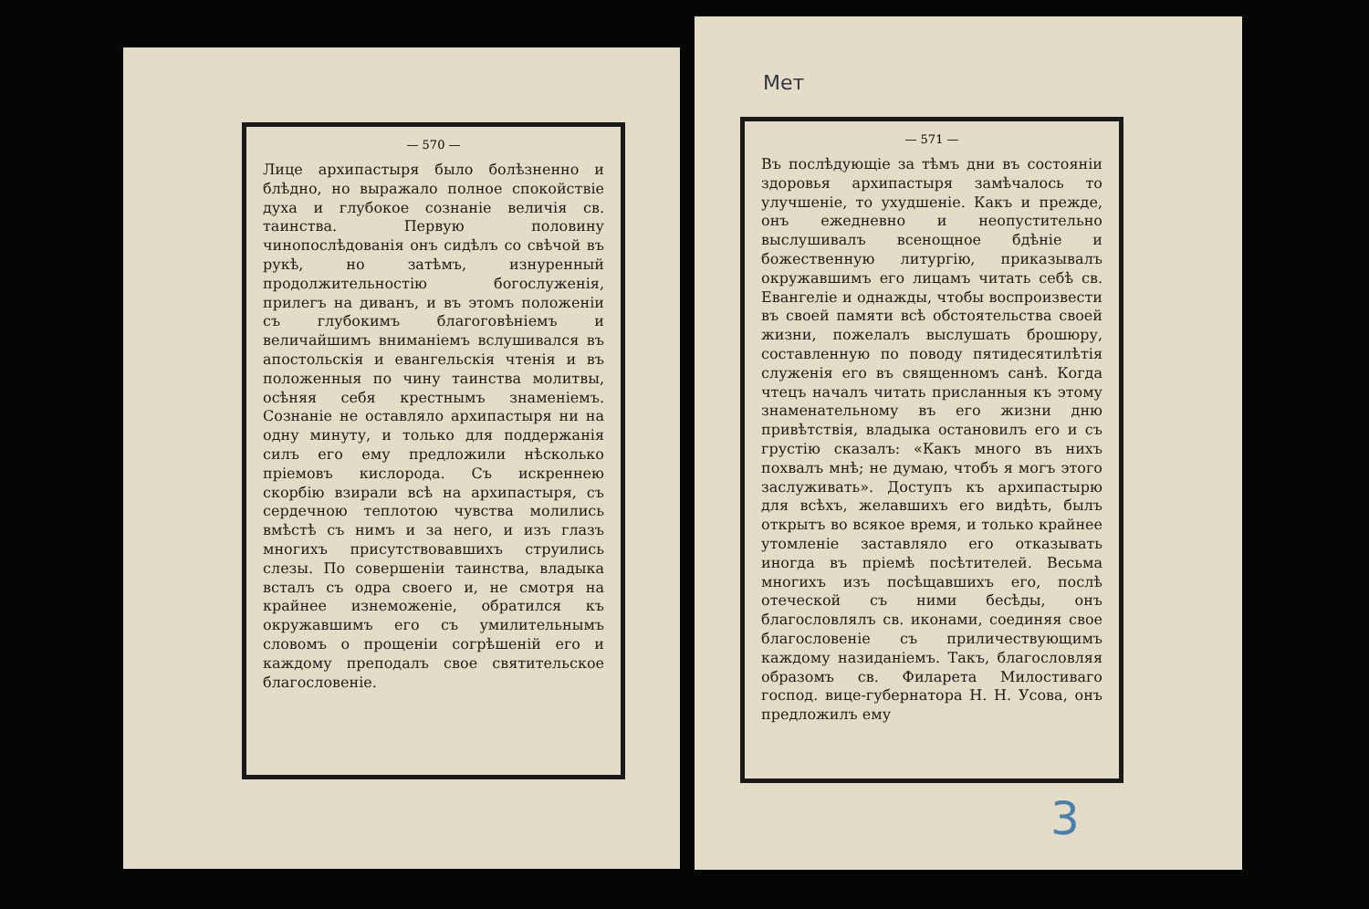— 570 —
Лице архипастыря было болѣзненно и блѣдно, но выражало полное спокойствіе духа и глубокое сознаніе величія св. таинства. Первую половину чинопослѣдованія онъ сидѣлъ со свѣчой въ рукѣ, но затѣмъ, изнуренный продолжительностію богослуженія, прилегъ на диванъ, и въ этомъ положеніи съ глубокимъ благоговѣніемъ и величайшимъ вниманіемъ вслушивался въ апостольскія и евангельскія чтенія и въ положенныя по чину таинства молитвы, осѣняя себя крестнымъ знаменіемъ. Сознаніе не оставляло архипастыря ни на одну минуту, и только для поддержанія силъ его ему предложили нѣсколько пріемовъ кислорода. Съ искреннею скорбію взирали всѣ на архипастыря, съ сердечною теплотою чувства молились вмѣстѣ съ нимъ и за него, и изъ глазъ многихъ присутствовавшихъ струились слезы. По совершеніи таинства, владыка всталъ съ одра своего и, не смотря на крайнее изнеможеніе, обратился къ окружавшимъ его съ умилительнымъ словомъ о прощеніи согрѣшеній его и каждому преподалъ свое святительское благословеніе.
Мет
— 571 —
Въ послѣдующіе за тѣмъ дни въ состояніи здоровья архипастыря замѣчалось то улучшеніе, то ухудшеніе. Какъ и прежде, онъ ежедневно и неопустительно выслушивалъ всенощное бдѣніе и божественную литургію, приказывалъ окружавшимъ его лицамъ читать себѣ св. Евангеліе и однажды, чтобы воспроизвести въ своей памяти всѣ обстоятельства своей жизни, пожелалъ выслушать брошюру, составленную по поводу пятидесятилѣтія служенія его въ священномъ санѣ. Когда чтецъ началъ читать присланныя къ этому знаменательному въ его жизни дню привѣтствія, владыка остановилъ его и съ грустію сказалъ: «Какъ много въ нихъ похвалъ мнѣ; не думаю, чтобъ я могъ этого заслуживать». Доступъ къ архипастырю для всѣхъ, желавшихъ его видѣть, былъ открытъ во всякое время, и только крайнее утомленіе заставляло его отказывать иногда въ пріемѣ посѣтителей. Весьма многихъ изъ посѣщавшихъ его, послѣ отеческой съ ними бесѣды, онъ благословлялъ св. иконами, соединяя свое благословеніе съ приличествующимъ каждому назиданіемъ. Такъ, благословляя образомъ св. Филарета Милостиваго господ. вице-губернатора Н. Н. Усова, онъ предложилъ ему
3